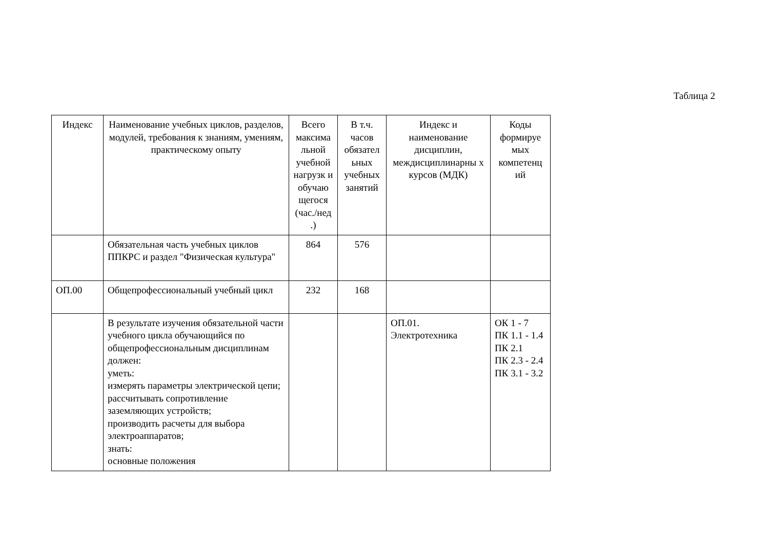Таблица 2
| Индекс | Наименование учебных циклов, разделов, модулей, требования к знаниям, умениям, практическому опыту | Всего максима льной учебной нагрузк и обучаю щегося (час./нед .) | В т.ч. часов обязател ьных учебных занятий | Индекс и наименование дисциплин, междисциплинарны х курсов (МДК) | Коды формируе мых компетенц ий |
| --- | --- | --- | --- | --- | --- |
| | Обязательная часть учебных циклов ППКРС и раздел "Физическая культура" | 864 | 576 | | |
| ОП.00 | Общепрофессиональный учебный цикл | 232 | 168 | | |
| | В результате изучения обязательной части учебного цикла обучающийся по общепрофессиональным дисциплинам должен: уметь: измерять параметры электрической цепи; рассчитывать сопротивление заземляющих устройств; производить расчеты для выбора электроаппаратов; знать: основные положения | | | ОП.01. Электротехника | ОК 1 - 7 ПК 1.1 - 1.4 ПК 2.1 ПК 2.3 - 2.4 ПК 3.1 - 3.2 |